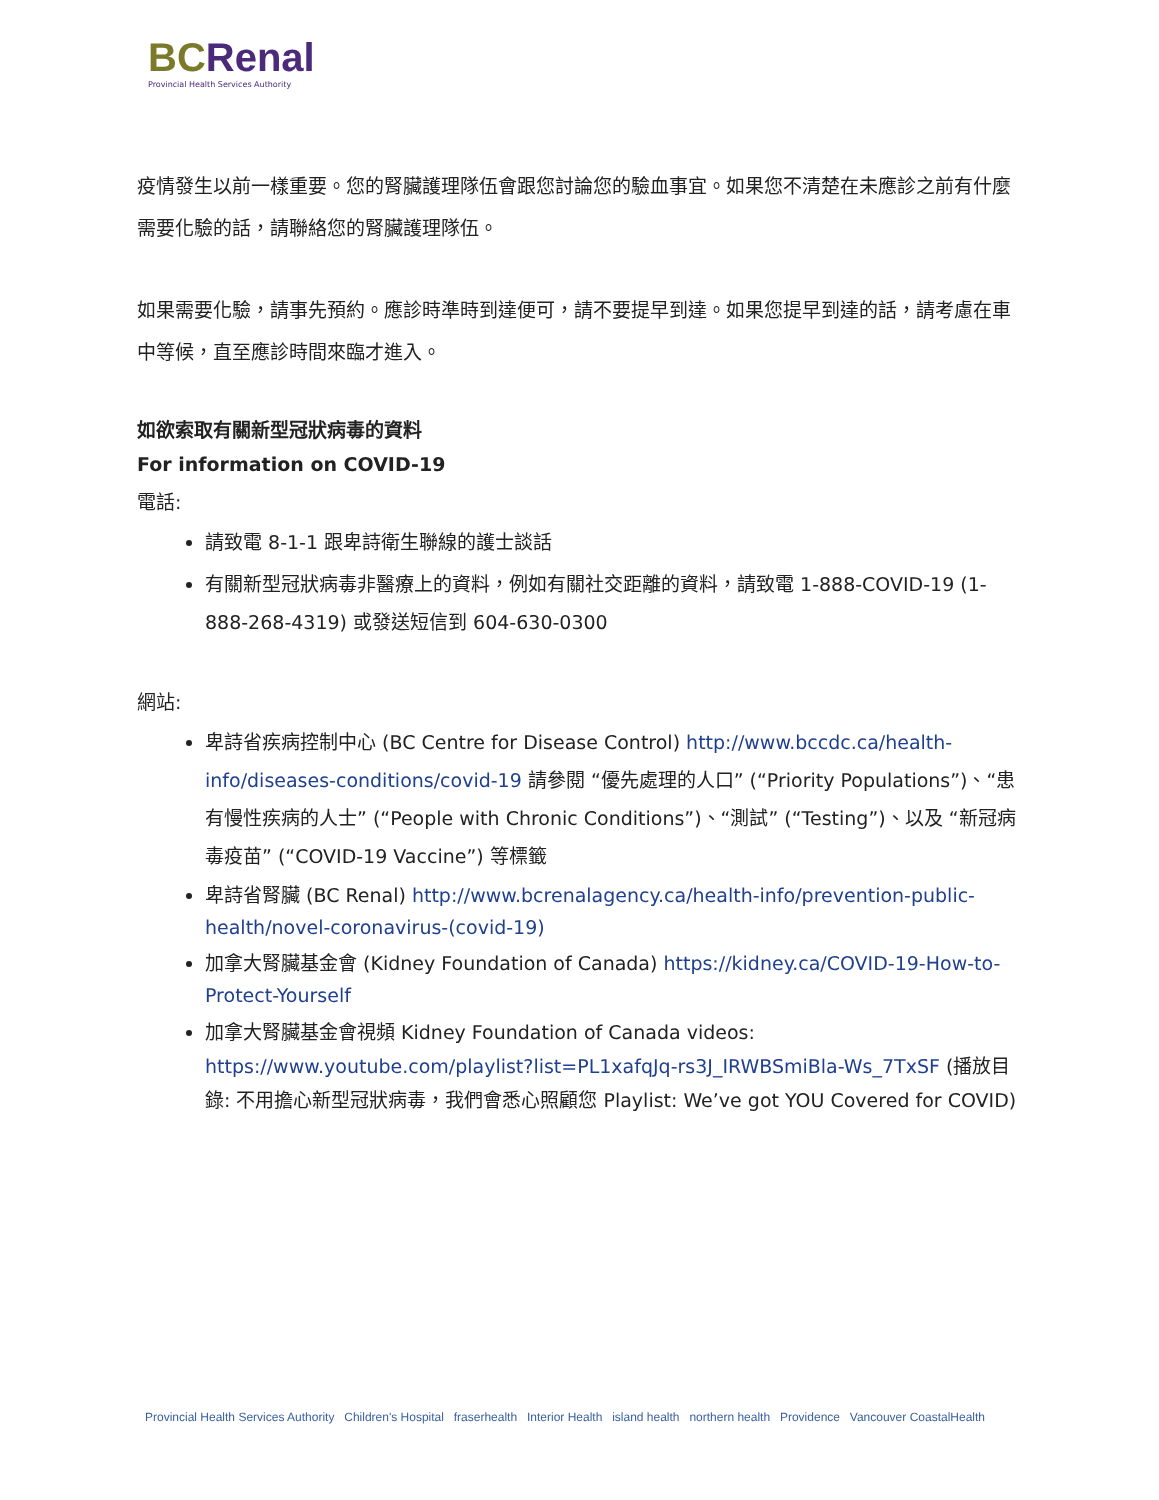BCRenal
Provincial Health Services Authority
疫情發生以前一樣重要。您的腎臟護理隊伍會跟您討論您的驗血事宜。如果您不清楚在未應診之前有什麼需要化驗的話，請聯絡您的腎臟護理隊伍。
如果需要化驗，請事先預約。應診時準時到達便可，請不要提早到達。如果您提早到達的話，請考慮在車中等候，直至應診時間來臨才進入。
如欲索取有關新型冠狀病毒的資料
For information on COVID-19
電話:
請致電 8-1-1 跟卑詩衛生聯線的護士談話
有關新型冠狀病毒非醫療上的資料，例如有關社交距離的資料，請致電 1-888-COVID-19 (1-888-268-4319) 或發送短信到 604-630-0300
網站:
卑詩省疾病控制中心 (BC Centre for Disease Control) http://www.bccdc.ca/health-info/diseases-conditions/covid-19 請參閱 “優先處理的人口” (“Priority Populations”)、“患有慢性疾病的人士” (“People with Chronic Conditions”)、“測試” (“Testing”)、以及 “新冠病毒疫苗” (“COVID-19 Vaccine”) 等標籤
卑詩省腎臟 (BC Renal) http://www.bcrenalagency.ca/health-info/prevention-public-health/novel-coronavirus-(covid-19)
加拿大腎臟基金會 (Kidney Foundation of Canada) https://kidney.ca/COVID-19-How-to-Protect-Yourself
加拿大腎臟基金會視頻 Kidney Foundation of Canada videos: https://www.youtube.com/playlist?list=PL1xafqJq-rs3J_IRWBSmiBla-Ws_7TxSF (播放目錄: 不用擔心新型冠狀病毒，我們會悉心照顧您 Playlist: We’ve got YOU Covered for COVID)
Provincial Health Services Authority Children's Hospital fraserhealth Interior Health island health northern health Providence Vancouver CoastalHealth